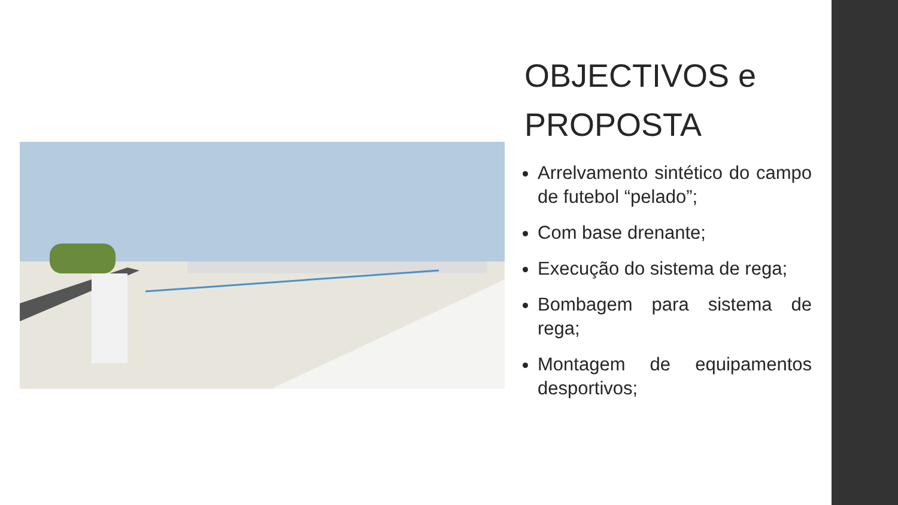OBJECTIVOS e PROPOSTA
Arrelvamento sintético do campo de futebol “pelado”;
Com base drenante;
Execução do sistema de rega;
Bombagem para sistema de rega;
Montagem de equipamentos desportivos;